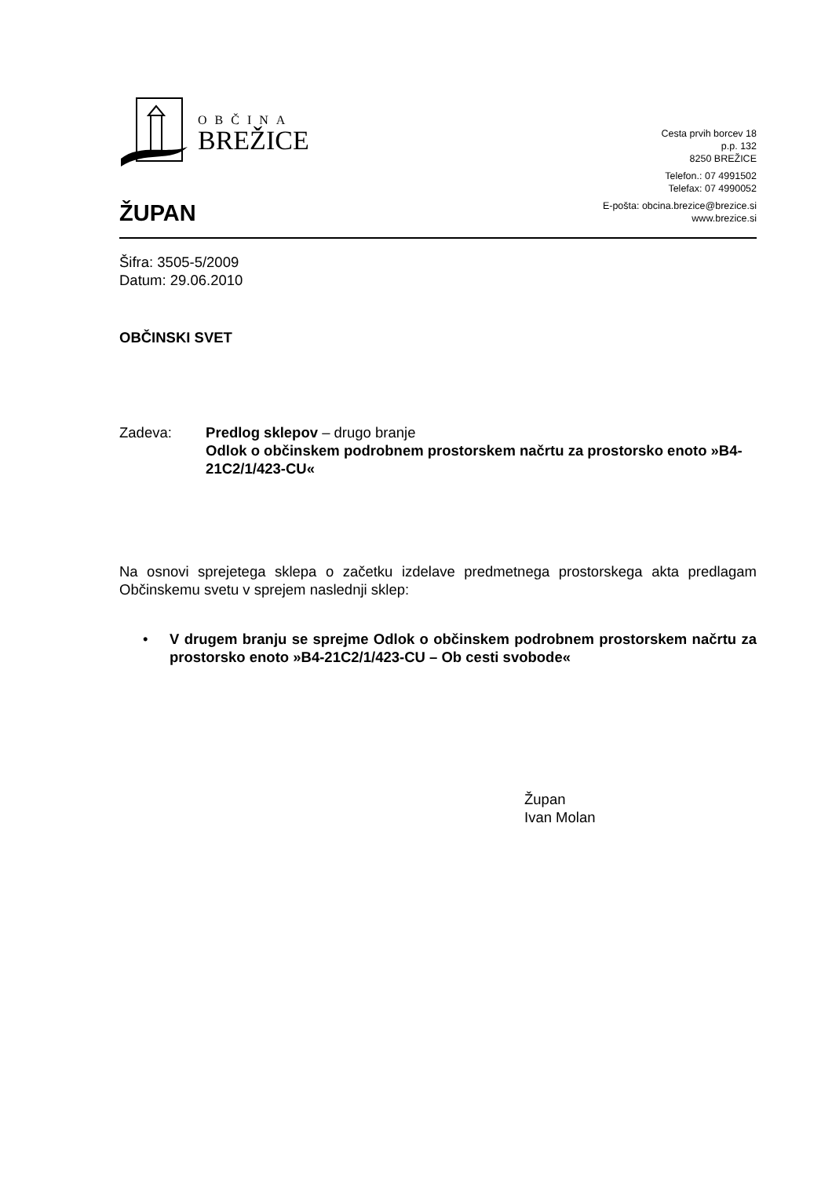OBČINA
BREŽICE
Cesta prvih borcev 18
p.p. 132
8250 BREŽICE
Telefon.: 07 4991502
Telefax: 07 4990052
E-pošta: obcina.brezice@brezice.si
www.brezice.si
ŽUPAN
Šifra: 3505-5/2009
Datum: 29.06.2010
OBČINSKI SVET
Zadeva: Predlog sklepov – drugo branje
Odlok o občinskem podrobnem prostorskem načrtu za prostorsko enoto »B4-21C2/1/423-CU«
Na osnovi sprejetega sklepa o začetku izdelave predmetnega prostorskega akta predlagam Občinskemu svetu v sprejem naslednji sklep:
• V drugem branju se sprejme Odlok o občinskem podrobnem prostorskem načrtu za prostorsko enoto »B4-21C2/1/423-CU – Ob cesti svobode«
Župan
Ivan Molan